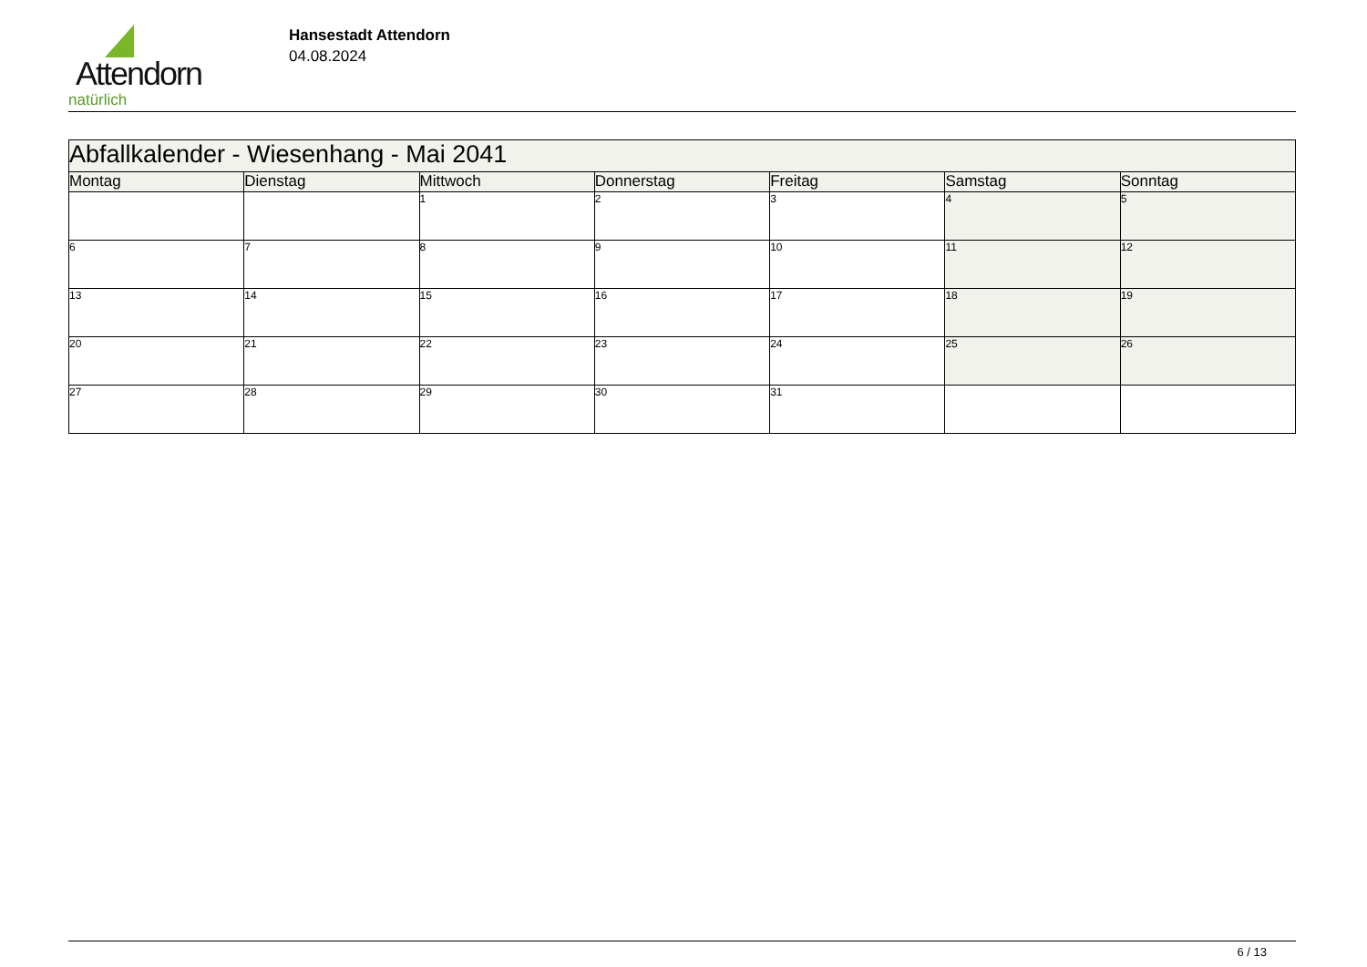Attendorn
natürlich
Hansestadt Attendorn
04.08.2024
| Abfallkalender - Wiesenhang - Mai 2041 | | | | | | |
| Montag | Dienstag | Mittwoch | Donnerstag | Freitag | Samstag | Sonntag |
| | | 1 | 2 | 3 | 4 | 5 |
| 6 | 7 | 8 | 9 | 10 | 11 | 12 |
| 13 | 14 | 15 | 16 | 17 | 18 | 19 |
| 20 | 21 | 22 | 23 | 24 | 25 | 26 |
| 27 | 28 | 29 | 30 | 31 | | |
6 / 13